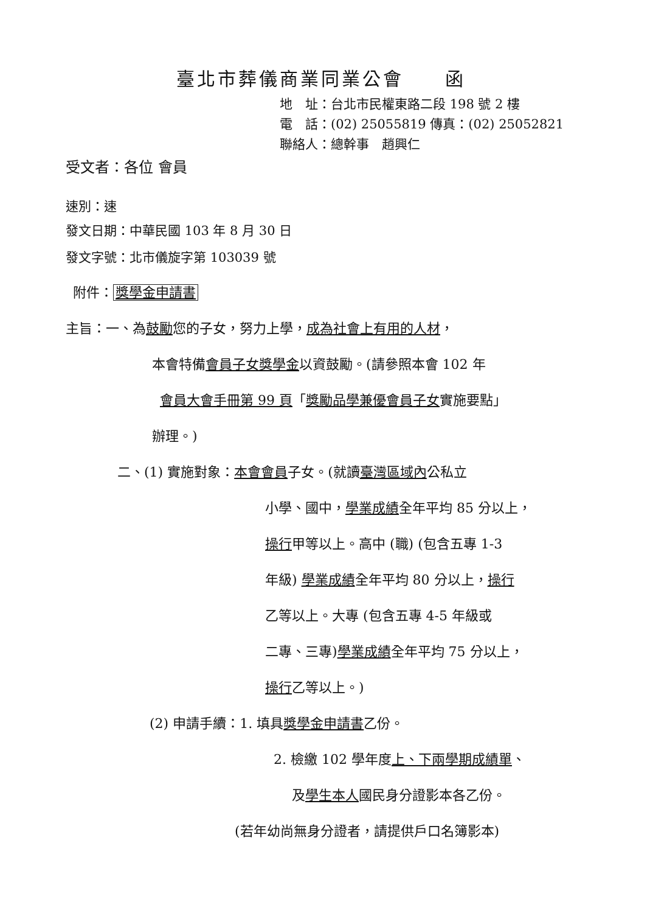臺北市葬儀商業同業公會　　函
地　址：台北市民權東路二段 198 號 2 樓
電　話：(02) 25055819 傳真：(02) 25052821
聯絡人：總幹事　趙興仁
受文者：各位 會員
速別：速
發文日期：中華民國 103 年 8 月 30 日
發文字號：北市儀旋字第 103039 號
附件： 獎學金申請書
主旨：一、為鼓勵您的子女，努力上學，成為社會上有用的人材，
本會特備會員子女獎學金以資鼓勵。(請參照本會 102 年
會員大會手冊第 99 頁「獎勵品學兼優會員子女實施要點」
辦理。)
二、(1) 實施對象：本會會員子女。(就讀臺灣區域內公私立
小學、國中，學業成績全年平均 85 分以上，
操行甲等以上。高中 (職) (包含五專 1-3
年級) 學業成績全年平均 80 分以上，操行
乙等以上。大專 (包含五專 4-5 年級或
二專、三專)學業成績全年平均 75 分以上，
操行乙等以上。)
(2) 申請手續：1. 填具獎學金申請書乙份。
2. 檢繳 102 學年度上、下兩學期成績單、
及學生本人國民身分證影本各乙份。
(若年幼尚無身分證者，請提供戶口名簿影本)